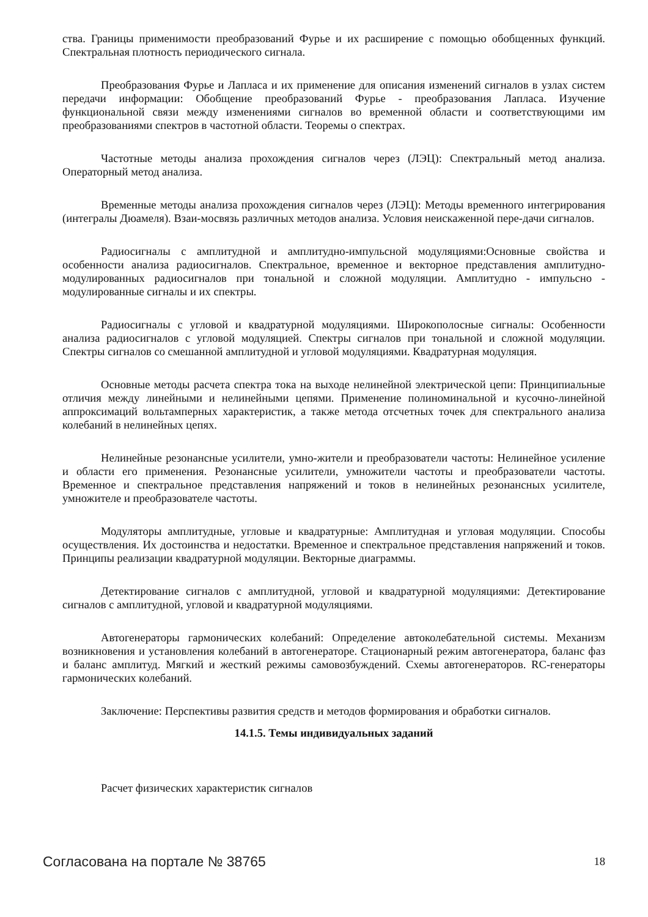ства. Границы применимости преобразований Фурье и их расширение с помощью обобщенных функций. Спектральная плотность периодического сигнала.
Преобразования Фурье и Лапласа и их применение для описания изменений сигналов в узлах систем передачи информации: Обобщение преобразований Фурье - преобразования Лапласа. Изучение функциональной связи между изменениями сигналов во временной области и соответствующими им преобразованиями спектров в частотной области. Теоремы о спектрах.
Частотные методы анализа прохождения сигналов через (ЛЭЦ): Спектральный метод анализа. Операторный метод анализа.
Временные методы анализа прохождения сигналов через (ЛЭЦ): Методы временного интегрирования (интегралы Дюамеля). Взаи-мосвязь различных методов анализа. Условия неискаженной пере-дачи сигналов.
Радиосигналы с амплитудной и амплитудно-импульсной модуляциями:Основные свойства и особенности анализа радиосигналов. Спектральное, временное и векторное представления амплитудно-модулированных радиосигналов при тональной и сложной модуляции. Амплитудно - импульсно - модулированные сигналы и их спектры.
Радиосигналы с угловой и квадратурной модуляциями. Широкополосные сигналы: Особенности анализа радиосигналов с угловой модуляцией. Спектры сигналов при тональной и сложной модуляции. Спектры сигналов со смешанной амплитудной и угловой модуляциями. Квадратурная модуляция.
Основные методы расчета спектра тока на выходе нелинейной электрической цепи: Принципиальные отличия между линейными и нелинейными цепями. Применение полиноминальной и кусочно-линейной аппроксимаций вольтамперных характеристик, а также метода отсчетных точек для спектрального анализа колебаний в нелинейных цепях.
Нелинейные резонансные усилители, умно-жители и преобразователи частоты: Нелинейное усиление и области его применения. Резонансные усилители, умножители частоты и преобразователи частоты. Временное и спектральное представления напряжений и токов в нелинейных резонансных усилителе, умножителе и преобразователе частоты.
Модуляторы амплитудные, угловые и квадратурные: Амплитудная и угловая модуляции. Способы осуществления. Их достоинства и недостатки. Временное и спектральное представления напряжений и токов. Принципы реализации квадратурной модуляции. Векторные диаграммы.
Детектирование сигналов с амплитудной, угловой и квадратурной модуляциями: Детектирование сигналов с амплитудной, угловой и квадратурной модуляциями.
Автогенераторы гармонических колебаний: Определение автоколебательной системы. Механизм возникновения и установления колебаний в автогенераторе. Стационарный режим автогенератора, баланс фаз и баланс амплитуд. Мягкий и жесткий режимы самовозбуждений. Схемы автогенераторов. RC-генераторы гармонических колебаний.
Заключение: Перспективы развития средств и методов формирования и обработки сигналов.
14.1.5. Темы индивидуальных заданий
Расчет физических характеристик сигналов
Согласована на портале № 38765 18